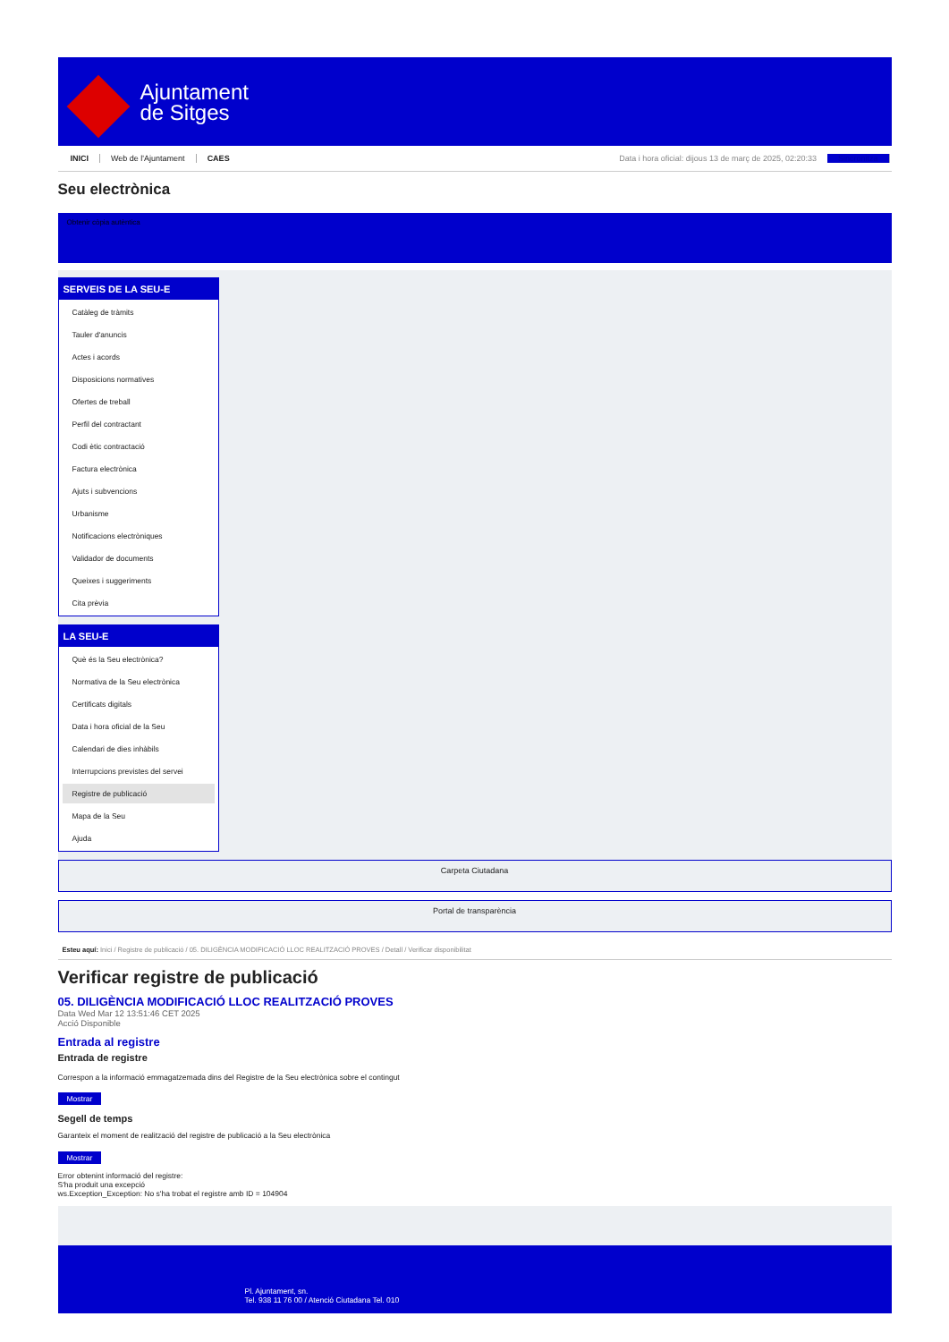Ajuntament
de Sitges
INICI Web de l'Ajuntament CAES Data i hora oficial: dijous 13 de març de 2025, 02:20:33 Sincronitza
Seu electrònica
Obtenir còpia autèntica
SERVEIS DE LA SEU-E
Catàleg de tràmits
Tauler d'anuncis
Actes i acords
Disposicions normatives
Ofertes de treball
Perfil del contractant
Codi ètic contractació
Factura electrònica
Ajuts i subvencions
Urbanisme
Notificacions electròniques
Validador de documents
Queixes i suggeriments
Cita prèvia
LA SEU-E
Què és la Seu electrònica?
Normativa de la Seu electrònica
Certificats digitals
Data i hora oficial de la Seu
Calendari de dies inhàbils
Interrupcions previstes del servei
Registre de publicació
Mapa de la Seu
Ajuda
Carpeta Ciutadana
Portal de transparència
Esteu aquí: Inici / Registre de publicació / 05. DILIGÈNCIA MODIFICACIÓ LLOC REALITZACIÓ PROVES / Detall / Verificar disponibilitat
Verificar registre de publicació
05. DILIGÈNCIA MODIFICACIÓ LLOC REALITZACIÓ PROVES
Data Wed Mar 12 13:51:46 CET 2025
Acció Disponible
Entrada al registre
Entrada de registre
Correspon a la informació emmagatzemada dins del Registre de la Seu electrònica sobre el contingut
Mostrar
Segell de temps
Garanteix el moment de realització del registre de publicació a la Seu electrònica
Mostrar
Error obtenint informació del registre:
S'ha produit una excepció
ws.Exception_Exception: No s'ha trobat el registre amb ID = 104904
Pl. Ajuntament, sn.
Tel. 938 11 76 00 / Atenció Ciutadana Tel. 010